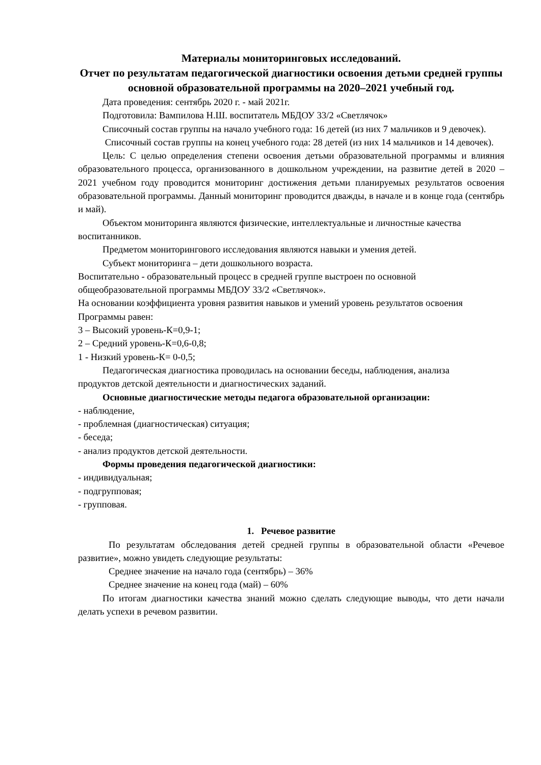Материалы мониторинговых исследований.
Отчет по результатам педагогической диагностики освоения детьми средней группы
основной образовательной программы на 2020–2021 учебный год.
Дата проведения: сентябрь 2020 г. - май 2021г.
Подготовила: Вампилова Н.Ш. воспитатель МБДОУ 33/2 «Светлячок»
Списочный состав группы на начало учебного года: 16 детей (из них 7 мальчиков и 9 девочек).
Списочный состав группы на конец учебного года: 28 детей (из них 14 мальчиков и 14 девочек).
Цель: С целью определения степени освоения детьми образовательной программы и влияния образовательного процесса, организованного в дошкольном учреждении, на развитие детей в 2020 – 2021 учебном году проводится мониторинг достижения детьми планируемых результатов освоения образовательной программы. Данный мониторинг проводится дважды, в начале и в конце года (сентябрь и май).
Объектом мониторинга являются физические, интеллектуальные и личностные качества
воспитанников.
Предметом мониторингового исследования являются навыки и умения детей.
Субъект мониторинга – дети дошкольного возраста.
Воспитательно - образовательный процесс в средней группе выстроен по основной общеобразовательной программы МБДОУ 33/2 «Светлячок».
На основании коэффициента уровня развития навыков и умений уровень результатов освоения Программы равен:
3 – Высокий уровень-К=0,9-1;
2 – Средний уровень-К=0,6-0,8;
1 - Низкий уровень-К= 0-0,5;
Педагогическая диагностика проводилась на основании беседы, наблюдения, анализа
продуктов детской деятельности и диагностических заданий.
Основные диагностические методы педагога образовательной организации:
- наблюдение,
- проблемная (диагностическая) ситуация;
- беседа;
- анализ продуктов детской деятельности.
Формы проведения педагогической диагностики:
- индивидуальная;
- подгрупповая;
- групповая.
1. Речевое развитие
По результатам обследования детей средней группы в образовательной области «Речевое развитие», можно увидеть следующие результаты:
Среднее значение на начало года (сентябрь) – 36%
Среднее значение на конец года (май) – 60%
По итогам диагностики качества знаний можно сделать следующие выводы, что дети начали делать успехи в речевом развитии.